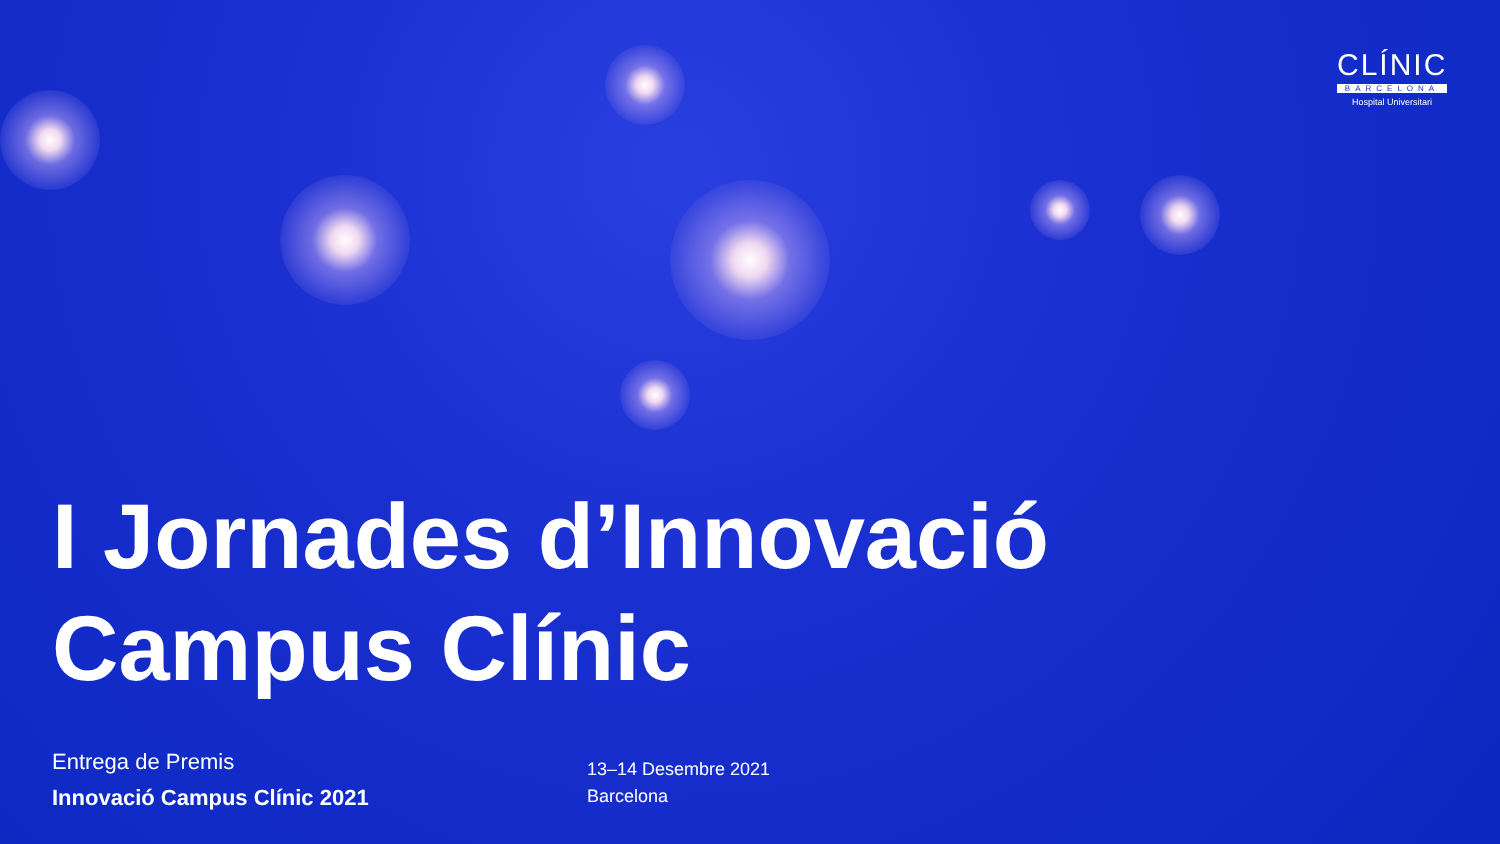CLÍNIC
BARCELONA
Hospital Universitari
I Jornades d’Innovació
Campus Clínic
Entrega de Premis
Innovació Campus Clínic 2021
13–14 Desembre 2021
Barcelona